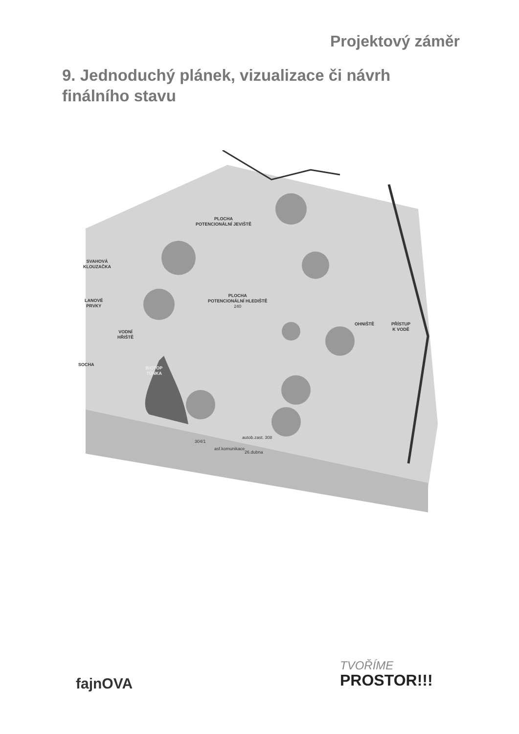Projektový záměr
9. Jednoduchý plánek, vizualizace či návrh finálního stavu
PLOCHA
POTENCIONÁLNÍ JEVIŠTĚ
SVAHOVÁ
KLOUZAČKA
PLOCHA
POTENCIONÁLNÍ HLEDIŠTĚ
240
LANOVÉ
PRVKY
VODNÍ
HŘIŠTĚ
OHNIŠTĚ
PŘÍSTUP
K VODĚ
SOCHA
BIOTOP
TŮŇKA
autob.zast. 308
304/1
asf.komunikace
26.dubna
fajnOVA
TVOŘÍME
PROSTOR!!!